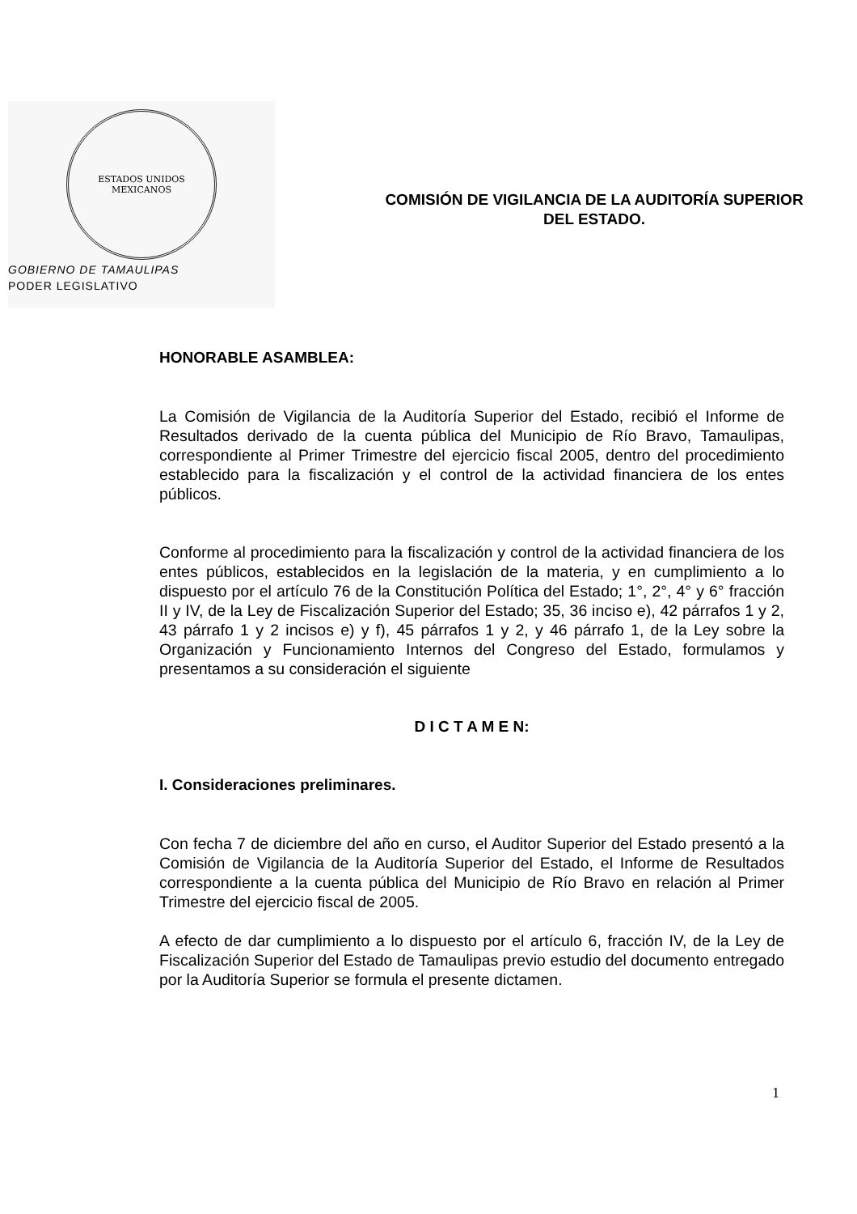ESTADOS UNIDOS MEXICANOS
GOBIERNO DE TAMAULIPAS
PODER LEGISLATIVO
COMISIÓN DE VIGILANCIA DE LA AUDITORÍA SUPERIOR DEL ESTADO.
HONORABLE ASAMBLEA:
La Comisión de Vigilancia de la Auditoría Superior del Estado, recibió el Informe de Resultados derivado de la cuenta pública del Municipio de Río Bravo, Tamaulipas, correspondiente al Primer Trimestre del ejercicio fiscal 2005, dentro del procedimiento establecido para la fiscalización y el control de la actividad financiera de los entes públicos.
Conforme al procedimiento para la fiscalización y control de la actividad financiera de los entes públicos, establecidos en la legislación de la materia, y en cumplimiento a lo dispuesto por el artículo 76 de la Constitución Política del Estado; 1°, 2°, 4° y 6° fracción II y IV, de la Ley de Fiscalización Superior del Estado; 35, 36 inciso e), 42 párrafos 1 y 2, 43 párrafo 1 y 2 incisos e) y f), 45 párrafos 1 y 2, y 46 párrafo 1, de la Ley sobre la Organización y Funcionamiento Internos del Congreso del Estado, formulamos y presentamos a su consideración el siguiente
D I C T A M E N:
I. Consideraciones preliminares.
Con fecha 7 de diciembre del año en curso, el Auditor Superior del Estado presentó a la Comisión de Vigilancia de la Auditoría Superior del Estado, el Informe de Resultados correspondiente a la cuenta pública del Municipio de Río Bravo en relación al Primer Trimestre del ejercicio fiscal de 2005.
A efecto de dar cumplimiento a lo dispuesto por el artículo 6, fracción IV, de la Ley de Fiscalización Superior del Estado de Tamaulipas previo estudio del documento entregado por la Auditoría Superior se formula el presente dictamen.
1